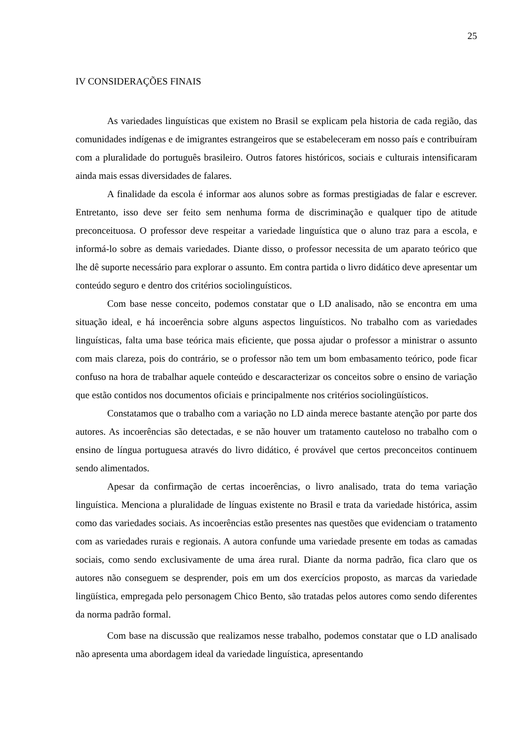25
IV CONSIDERAÇÕES FINAIS
As variedades linguísticas que existem no Brasil se explicam pela historia de cada região, das comunidades indígenas e de imigrantes estrangeiros que se estabeleceram em nosso país e contribuíram com a pluralidade do português brasileiro. Outros fatores históricos, sociais e culturais intensificaram ainda mais essas diversidades de falares.
A finalidade da escola é informar aos alunos sobre as formas prestigiadas de falar e escrever. Entretanto, isso deve ser feito sem nenhuma forma de discriminação e qualquer tipo de atitude preconceituosa. O professor deve respeitar a variedade linguística que o aluno traz para a escola, e informá-lo sobre as demais variedades. Diante disso, o professor necessita de um aparato teórico que lhe dê suporte necessário para explorar o assunto. Em contra partida o livro didático deve apresentar um conteúdo seguro e dentro dos critérios sociolinguísticos.
Com base nesse conceito, podemos constatar que o LD analisado, não se encontra em uma situação ideal, e há incoerência sobre alguns aspectos linguísticos. No trabalho com as variedades linguísticas, falta uma base teórica mais eficiente, que possa ajudar o professor a ministrar o assunto com mais clareza, pois do contrário, se o professor não tem um bom embasamento teórico, pode ficar confuso na hora de trabalhar aquele conteúdo e descaracterizar os conceitos sobre o ensino de variação que estão contidos nos documentos oficiais e principalmente nos critérios sociolingüísticos.
Constatamos que o trabalho com a variação no LD ainda merece bastante atenção por parte dos autores. As incoerências são detectadas, e se não houver um tratamento cauteloso no trabalho com o ensino de língua portuguesa através do livro didático, é provável que certos preconceitos continuem sendo alimentados.
Apesar da confirmação de certas incoerências, o livro analisado, trata do tema variação linguística. Menciona a pluralidade de línguas existente no Brasil e trata da variedade histórica, assim como das variedades sociais. As incoerências estão presentes nas questões que evidenciam o tratamento com as variedades rurais e regionais. A autora confunde uma variedade presente em todas as camadas sociais, como sendo exclusivamente de uma área rural. Diante da norma padrão, fica claro que os autores não conseguem se desprender, pois em um dos exercícios proposto, as marcas da variedade lingüística, empregada pelo personagem Chico Bento, são tratadas pelos autores como sendo diferentes da norma padrão formal.
Com base na discussão que realizamos nesse trabalho, podemos constatar que o LD analisado não apresenta uma abordagem ideal da variedade linguística, apresentando